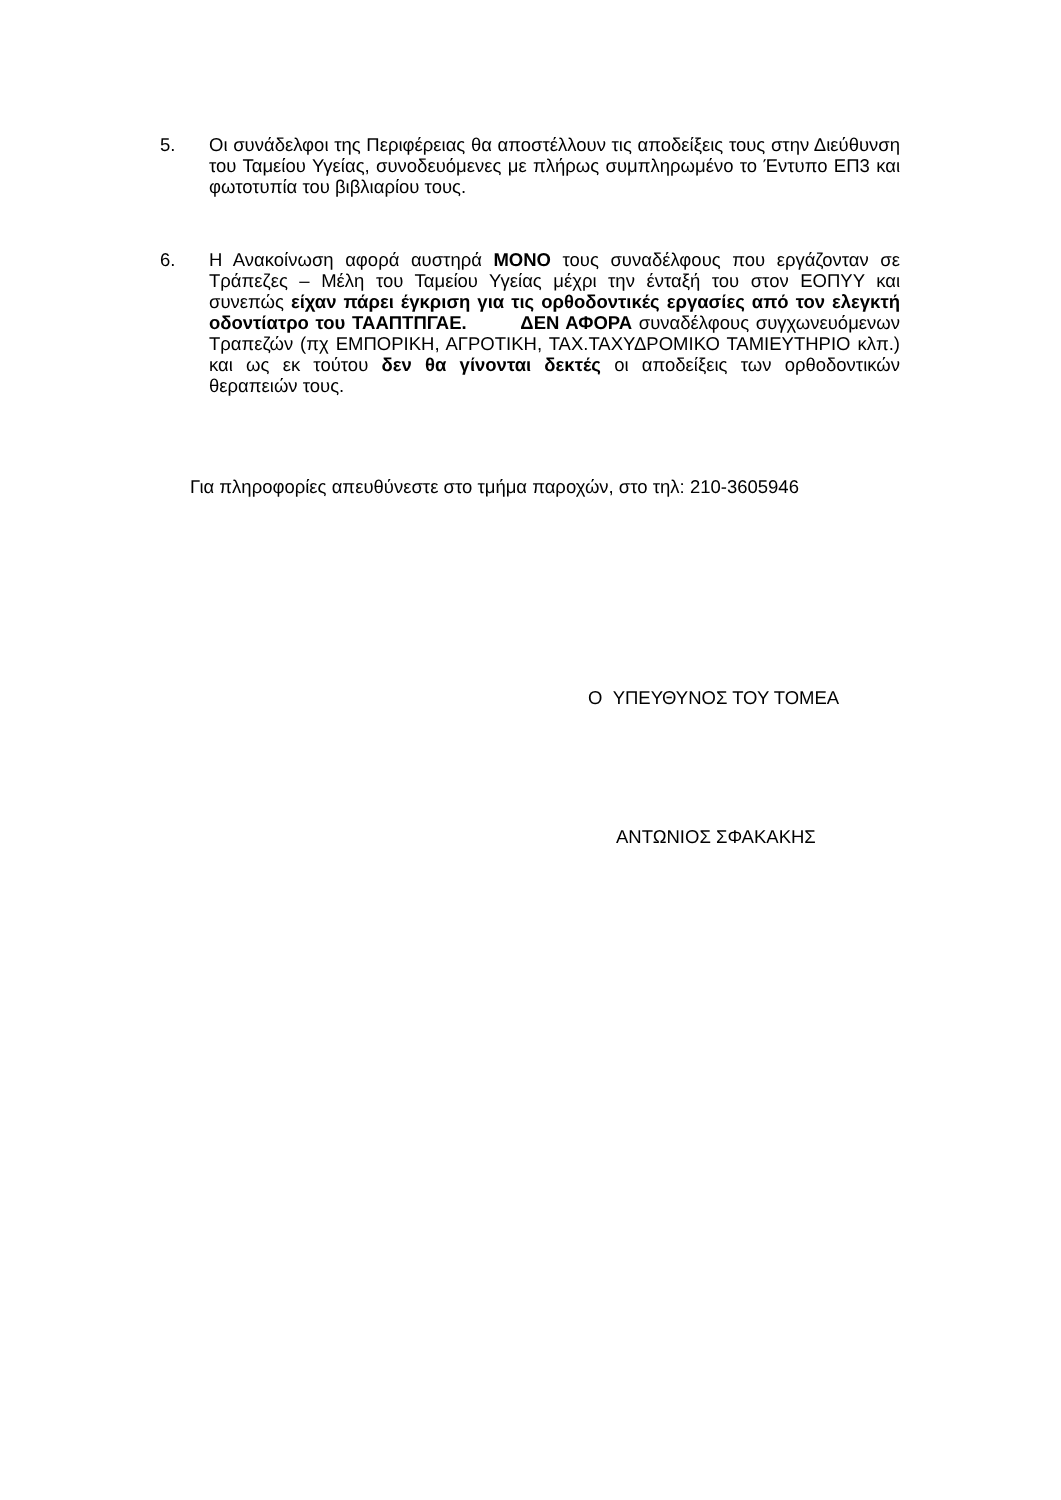5. Οι συνάδελφοι της Περιφέρειας θα αποστέλλουν τις αποδείξεις τους στην Διεύθυνση του Ταμείου Υγείας, συνοδευόμενες με πλήρως συμπληρωμένο το Έντυπο ΕΠ3 και φωτοτυπία του βιβλιαρίου τους.
6. Η Ανακοίνωση αφορά αυστηρά ΜΟΝΟ τους συναδέλφους που εργάζονταν σε Τράπεζες – Μέλη του Ταμείου Υγείας μέχρι την ένταξή του στον ΕΟΠΥΥ και συνεπώς είχαν πάρει έγκριση για τις ορθοδοντικές εργασίες από τον ελεγκτή οδοντίατρο του ΤΑΑΠΤΠΓΑΕ. ΔΕΝ ΑΦΟΡΑ συναδέλφους συγχωνευόμενων Τραπεζών (πχ ΕΜΠΟΡΙΚΗ, ΑΓΡΟΤΙΚΗ, ΤΑΧ.ΤΑΧΥΔΡΟΜΙΚΟ ΤΑΜΙΕΥΤΗΡΙΟ κλπ.) και ως εκ τούτου δεν θα γίνονται δεκτές οι αποδείξεις των ορθοδοντικών θεραπειών τους.
Για πληροφορίες απευθύνεστε στο τμήμα παροχών, στο τηλ: 210-3605946
Ο ΥΠΕΥΘΥΝΟΣ ΤΟΥ ΤΟΜΕΑ
ΑΝΤΩΝΙΟΣ ΣΦΑΚΑΚΗΣ